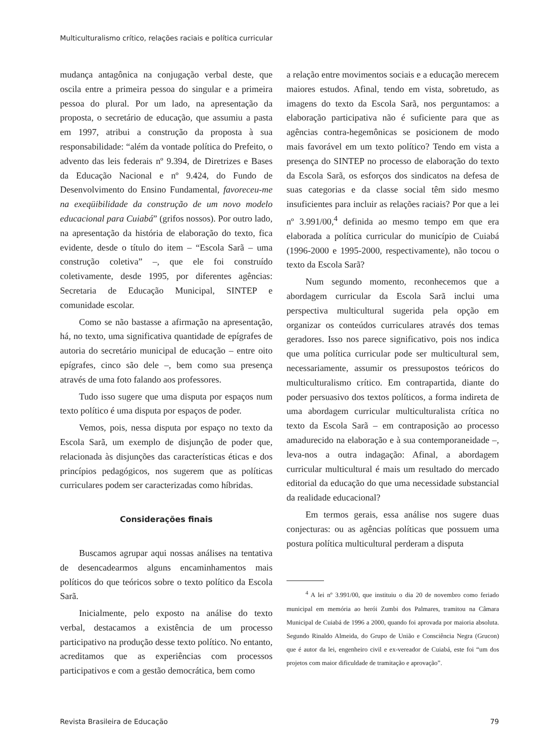Multiculturalismo crítico, relações raciais e política curricular
mudança antagônica na conjugação verbal deste, que oscila entre a primeira pessoa do singular e a primeira pessoa do plural. Por um lado, na apresentação da proposta, o secretário de educação, que assumiu a pasta em 1997, atribui a construção da proposta à sua responsabilidade: “além da vontade política do Prefeito, o advento das leis federais nº 9.394, de Diretrizes e Bases da Educação Nacional e nº 9.424, do Fundo de Desenvolvimento do Ensino Fundamental, favoreceu-me na exeqüibilidade da construção de um novo modelo educacional para Cuiabá” (grifos nossos). Por outro lado, na apresentação da história de elaboração do texto, fica evidente, desde o título do item – “Escola Sarã – uma construção coletiva” –, que ele foi construído coletivamente, desde 1995, por diferentes agências: Secretaria de Educação Municipal, SINTEP e comunidade escolar.
Como se não bastasse a afirmação na apresentação, há, no texto, uma significativa quantidade de epígrafes de autoria do secretário municipal de educação – entre oito epígrafes, cinco são dele –, bem como sua presença através de uma foto falando aos professores.
Tudo isso sugere que uma disputa por espaços num texto político é uma disputa por espaços de poder.
Vemos, pois, nessa disputa por espaço no texto da Escola Sarã, um exemplo de disjunção de poder que, relacionada às disjunções das características éticas e dos princípios pedagógicos, nos sugerem que as políticas curriculares podem ser caracterizadas como híbridas.
Considerações finais
Buscamos agrupar aqui nossas análises na tentativa de desencadearmos alguns encaminhamentos mais políticos do que teóricos sobre o texto político da Escola Sarã.
Inicialmente, pelo exposto na análise do texto verbal, destacamos a existência de um processo participativo na produção desse texto político. No entanto, acreditamos que as experiências com processos participativos e com a gestão democrática, bem como
a relação entre movimentos sociais e a educação merecem maiores estudos. Afinal, tendo em vista, sobretudo, as imagens do texto da Escola Sarã, nos perguntamos: a elaboração participativa não é suficiente para que as agências contra-hegemônicas se posicionem de modo mais favorável em um texto político? Tendo em vista a presença do SINTEP no processo de elaboração do texto da Escola Sarã, os esforços dos sindicatos na defesa de suas categorias e da classe social têm sido mesmo insuficientes para incluir as relações raciais? Por que a lei nº 3.991/00,<sup>4</sup> definida ao mesmo tempo em que era elaborada a política curricular do município de Cuiabá (1996-2000 e 1995-2000, respectivamente), não tocou o texto da Escola Sarã?
Num segundo momento, reconhecemos que a abordagem curricular da Escola Sarã inclui uma perspectiva multicultural sugerida pela opção em organizar os conteúdos curriculares através dos temas geradores. Isso nos parece significativo, pois nos indica que uma política curricular pode ser multicultural sem, necessariamente, assumir os pressupostos teóricos do multiculturalismo crítico. Em contrapartida, diante do poder persuasivo dos textos políticos, a forma indireta de uma abordagem curricular multiculturalista crítica no texto da Escola Sarã – em contraposição ao processo amadurecido na elaboração e à sua contemporaneidade –, leva-nos a outra indagação: Afinal, a abordagem curricular multicultural é mais um resultado do mercado editorial da educação do que uma necessidade substancial da realidade educacional?
Em termos gerais, essa análise nos sugere duas conjecturas: ou as agências políticas que possuem uma postura política multicultural perderam a disputa
<sup>4</sup> A lei nº 3.991/00, que instituiu o dia 20 de novembro como feriado municipal em memória ao herói Zumbi dos Palmares, tramitou na Câmara Municipal de Cuiabá de 1996 a 2000, quando foi aprovada por maioria absoluta. Segundo Rinaldo Almeida, do Grupo de União e Consciência Negra (Grucon) que é autor da lei, engenheiro civil e ex-vereador de Cuiabá, este foi “um dos projetos com maior dificuldade de tramitação e aprovação”.
Revista Brasileira de Educação 79